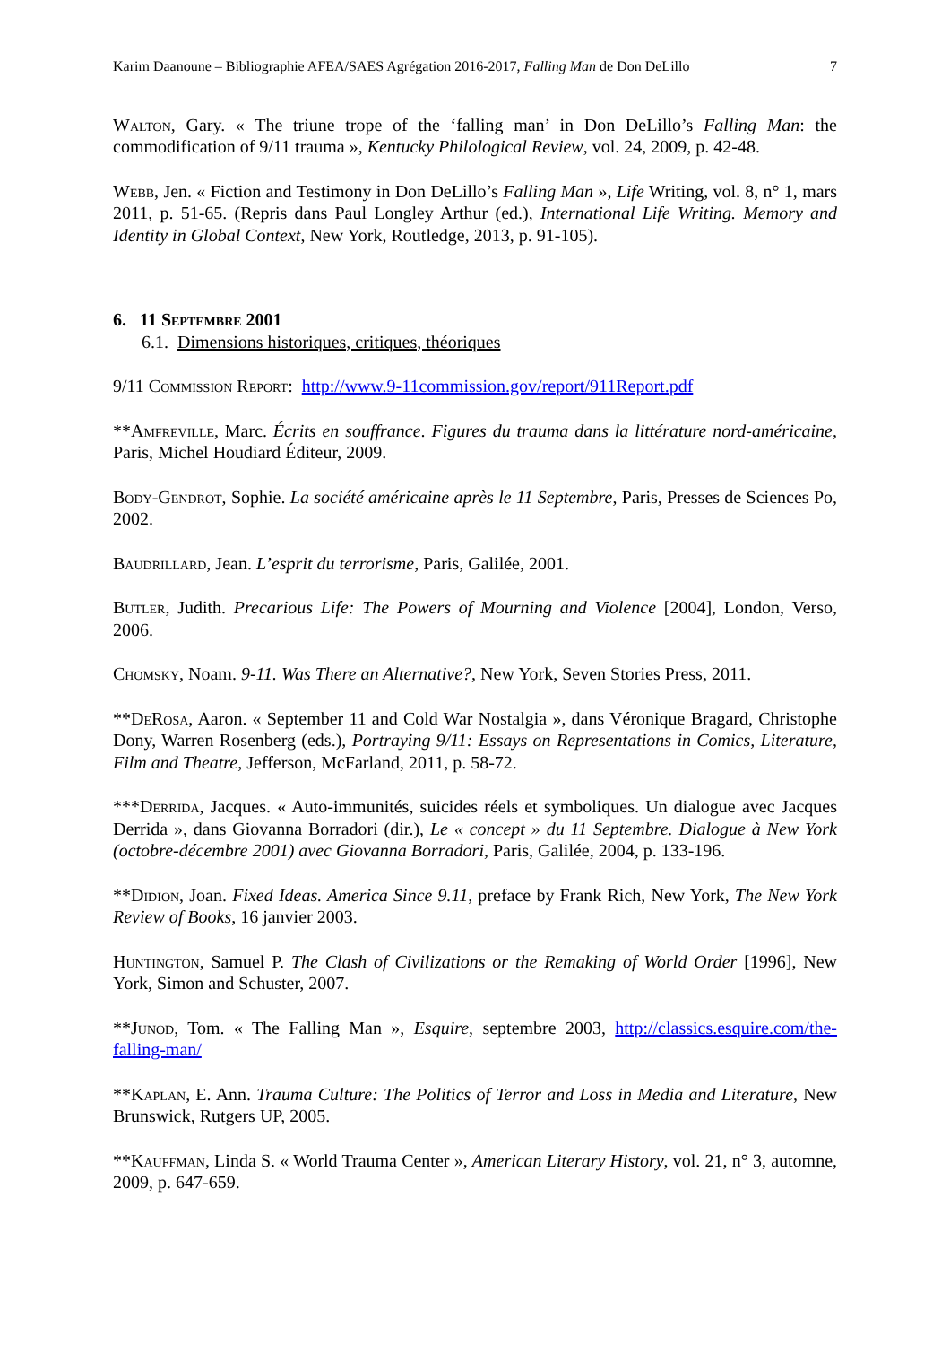Karim Daanoune – Bibliographie AFEA/SAES Agrégation 2016-2017, Falling Man de Don DeLillo 7
Walton, Gary. « The triune trope of the ‘falling man’ in Don DeLillo’s Falling Man: the commodification of 9/11 trauma », Kentucky Philological Review, vol. 24, 2009, p. 42-48.
Webb, Jen. « Fiction and Testimony in Don DeLillo’s Falling Man », Life Writing, vol. 8, n° 1, mars 2011, p. 51-65. (Repris dans Paul Longley Arthur (ed.), International Life Writing. Memory and Identity in Global Context, New York, Routledge, 2013, p. 91-105).
6. 11 Septembre 2001
6.1. Dimensions historiques, critiques, théoriques
9/11 Commission Report: http://www.9-11commission.gov/report/911Report.pdf
**Amfreville, Marc. Écrits en souffrance. Figures du trauma dans la littérature nord-américaine, Paris, Michel Houdiard Éditeur, 2009.
Body-Gendrot, Sophie. La société américaine après le 11 Septembre, Paris, Presses de Sciences Po, 2002.
Baudrillard, Jean. L’esprit du terrorisme, Paris, Galilée, 2001.
Butler, Judith. Precarious Life: The Powers of Mourning and Violence [2004], London, Verso, 2006.
Chomsky, Noam. 9-11. Was There an Alternative?, New York, Seven Stories Press, 2011.
**DeRosa, Aaron. « September 11 and Cold War Nostalgia », dans Véronique Bragard, Christophe Dony, Warren Rosenberg (eds.), Portraying 9/11: Essays on Representations in Comics, Literature, Film and Theatre, Jefferson, McFarland, 2011, p. 58-72.
***Derrida, Jacques. « Auto-immunités, suicides réels et symboliques. Un dialogue avec Jacques Derrida », dans Giovanna Borradori (dir.), Le « concept » du 11 Septembre. Dialogue à New York (octobre-décembre 2001) avec Giovanna Borradori, Paris, Galilée, 2004, p. 133-196.
**Didion, Joan. Fixed Ideas. America Since 9.11, preface by Frank Rich, New York, The New York Review of Books, 16 janvier 2003.
Huntington, Samuel P. The Clash of Civilizations or the Remaking of World Order [1996], New York, Simon and Schuster, 2007.
**Junod, Tom. « The Falling Man », Esquire, septembre 2003, http://classics.esquire.com/the-falling-man/
**Kaplan, E. Ann. Trauma Culture: The Politics of Terror and Loss in Media and Literature, New Brunswick, Rutgers UP, 2005.
**Kauffman, Linda S. « World Trauma Center », American Literary History, vol. 21, n° 3, automne, 2009, p. 647-659.